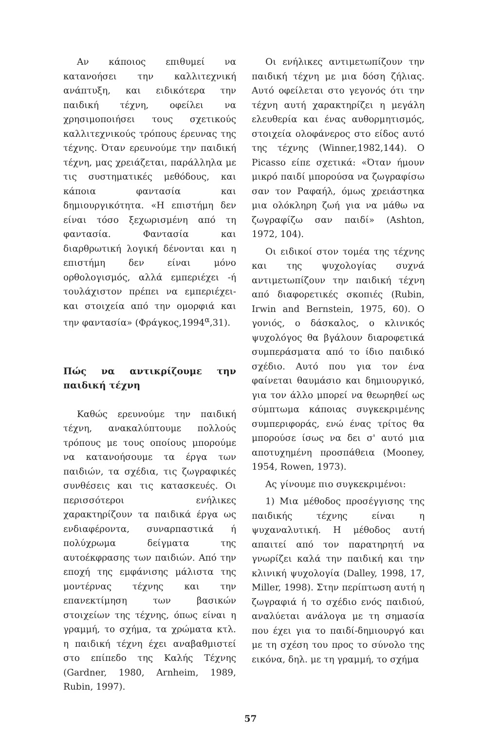Αν κάποιος επιθυμεί να κατανοήσει την καλλιτεχνική ανάπτυξη, και ειδικότερα την παιδική τέχνη, οφείλει να χρησιμοποιήσει τους σχετικούς καλλιτεχνικούς τρόπους έρευνας της τέχνης. Όταν ερευνούμε την παιδική τέχνη, μας χρειάζεται, παράλληλα με τις συστηματικές μεθόδους, και κάποια φαντασία και δημιουργικότητα. «Η επιστήμη δεν είναι τόσο ξεχωρισμένη από τη φαντασία. Φαντασία και διαρθρωτική λογική δένονται και η επιστήμη δεν είναι μόνο ορθολογισμός, αλλά εμπεριέχει -ή τουλάχιστον πρέπει να εμπεριέχει- και στοιχεία από την ομορφιά και την φαντασία» (Φράγκος,1994<sup>α</sup>,31).
Πώς να αντικρίζουμε την παιδική τέχνη
Καθώς ερευνούμε την παιδική τέχνη, ανακαλύπτουμε πολλούς τρόπους με τους οποίους μπορούμε να κατανοήσουμε τα έργα των παιδιών, τα σχέδια, τις ζωγραφικές συνθέσεις και τις κατασκευές. Οι περισσότεροι ενήλικες χαρακτηρίζουν τα παιδικά έργα ως ενδιαφέροντα, συναρπαστικά ή πολύχρωμα δείγματα της αυτοέκφρασης των παιδιών. Από την εποχή της εμφάνισης μάλιστα της μοντέρνας τέχνης και την επανεκτίμηση των βασικών στοιχείων της τέχνης, όπως είναι η γραμμή, το σχήμα, τα χρώματα κτλ. η παιδική τέχνη έχει αναβαθμιστεί στο επίπεδο της Καλής Τέχνης (Gardner, 1980, Arnheim, 1989, Rubin, 1997).
Οι ενήλικες αντιμετωπίζουν την παιδική τέχνη με μια δόση ζήλιας. Αυτό οφείλεται στο γεγονός ότι την τέχνη αυτή χαρακτηρίζει η μεγάλη ελευθερία και ένας αυθορμητισμός, στοιχεία ολοφάνερος στο είδος αυτό της τέχνης (Winner,1982,144). Ο Picasso είπε σχετικά: «Όταν ήμουν μικρό παιδί μπορούσα να ζωγραφίσω σαν τον Ραφαήλ, όμως χρειάστηκα μια ολόκληρη ζωή για να μάθω να ζωγραφίζω σαν παιδί» (Ashton, 1972, 104).
Οι ειδικοί στον τομέα της τέχνης και της ψυχολογίας συχνά αντιμετωπίζουν την παιδική τέχνη από διαφορετικές σκοπιές (Rubin, Irwin and Bernstein, 1975, 60). Ο γονιός, ο δάσκαλος, ο κλινικός ψυχολόγος θα βγάλουν διαροφετικά συμπεράσματα από το ίδιο παιδικό σχέδιο. Αυτό που για τον ένα φαίνεται θαυμάσιο και δημιουργικό, για τον άλλο μπορεί να θεωρηθεί ως σύμπτωμα κάποιας συγκεκριμένης συμπεριφοράς, ενώ ένας τρίτος θα μπορούσε ίσως να δει σ' αυτό μια αποτυχημένη προσπάθεια (Mooney, 1954, Rowen, 1973).
Ας γίνουμε πιο συγκεκριμένοι:
1) Μια μέθοδος προσέγγισης της παιδικής τέχνης είναι η ψυχαναλυτική. Η μέθοδος αυτή απαιτεί από τον παρατηρητή να γνωρίζει καλά την παιδική και την κλινική ψυχολογία (Dalley, 1998, 17, Miller, 1998). Στην περίπτωση αυτή η ζωγραφιά ή το σχέδιο ενός παιδιού, αναλύεται ανάλογα με τη σημασία που έχει για το παιδί-δημιουργό και με τη σχέση του προς το σύνολο της εικόνα, δηλ. με τη γραμμή, το σχήμα
57